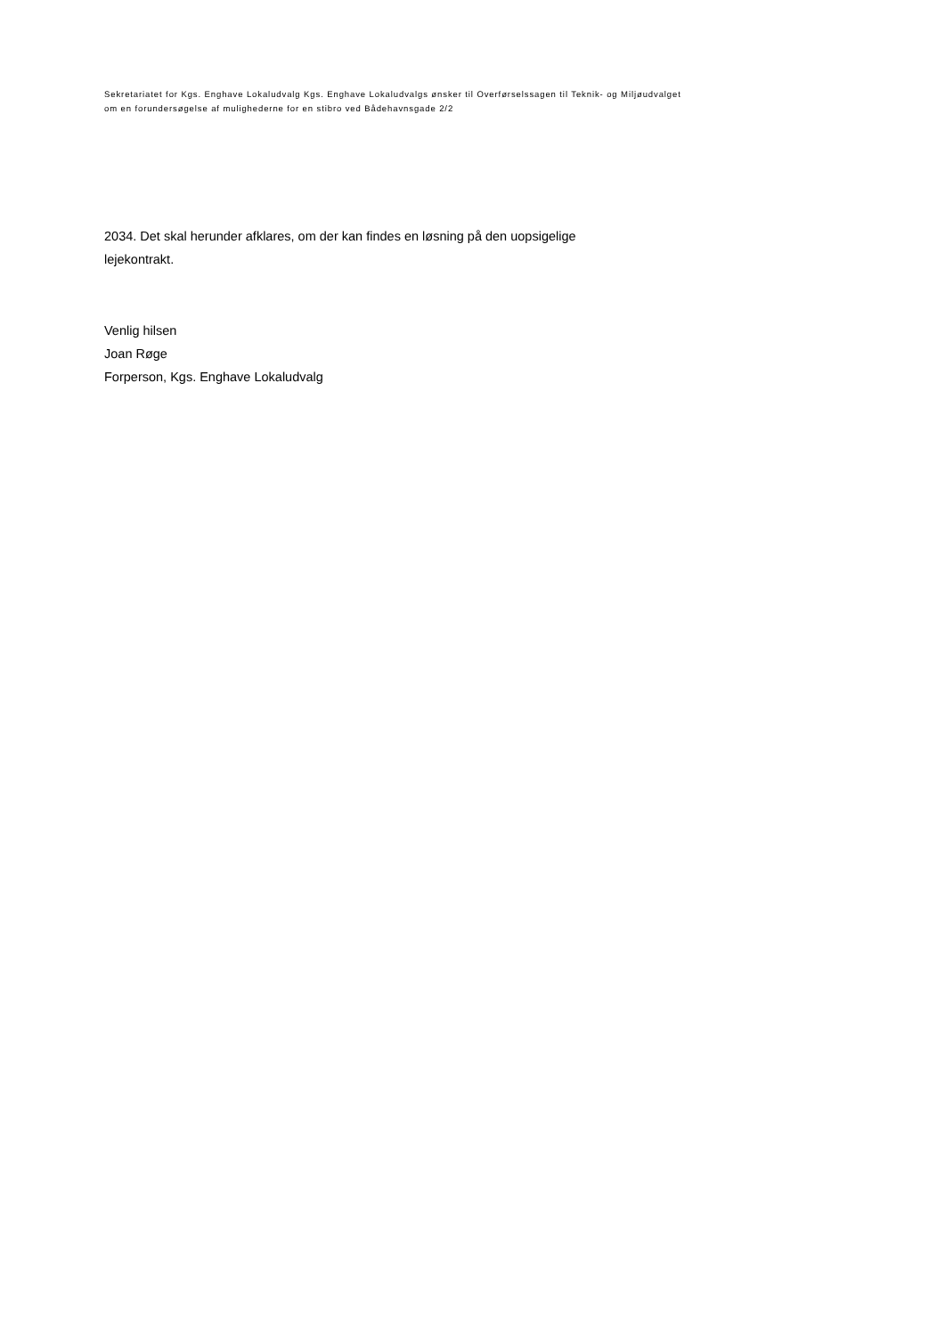Sekretariatet for Kgs. Enghave Lokaludvalg Kgs. Enghave Lokaludvalgs ønsker til Overførselssagen til Teknik- og Miljøudvalget
om en forundersøgelse af mulighederne for en stibro ved Bådehavnsgade 2/2
2034. Det skal herunder afklares, om der kan findes en løsning på den uopsigelige
lejekontrakt.
Venlig hilsen
Joan Røge
Forperson, Kgs. Enghave Lokaludvalg